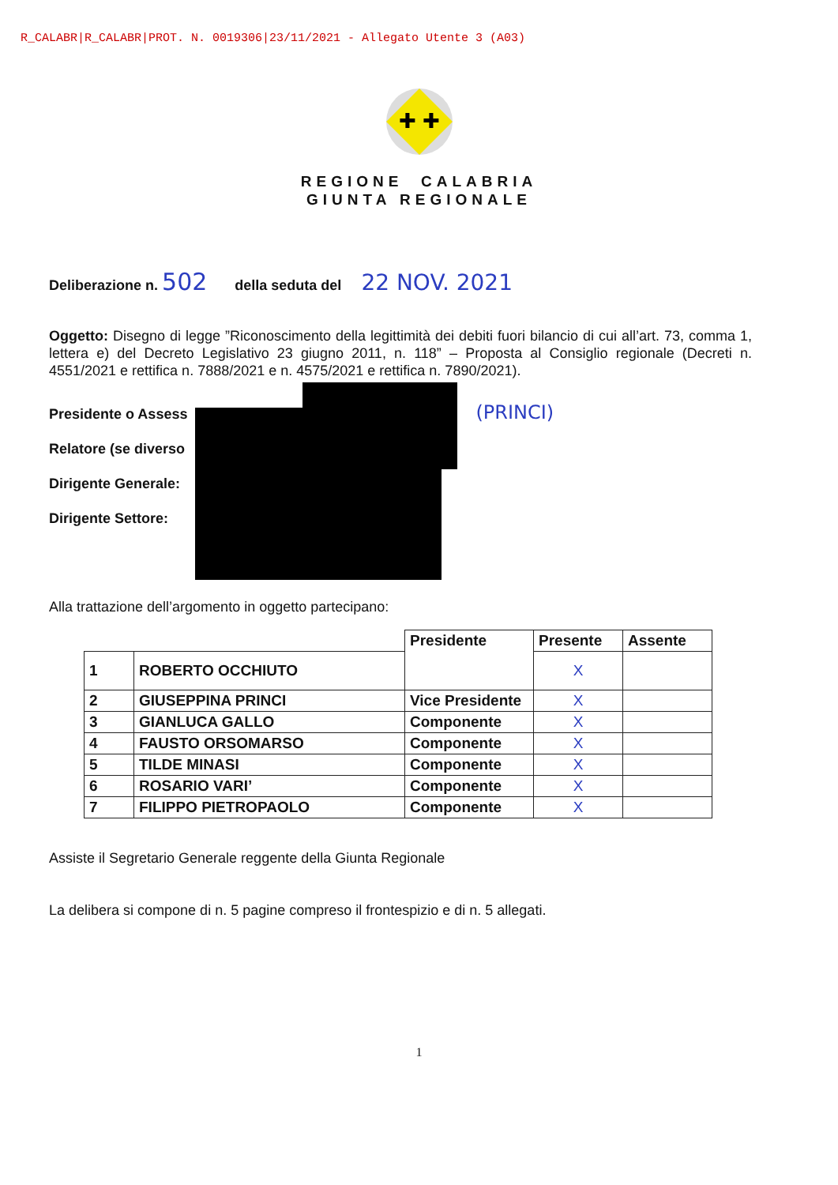R_CALABR|R_CALABR|PROT. N. 0019306|23/11/2021 - Allegato Utente 3 (A03)
✚ ✚
REGIONE CALABRIA
GIUNTA REGIONALE
Deliberazione n. 502 della seduta del 22 NOV. 2021
Oggetto: Disegno di legge ”Riconoscimento della legittimità dei debiti fuori bilancio di cui all’art. 73, comma 1, lettera e) del Decreto Legislativo 23 giugno 2011, n. 118” – Proposta al Consiglio regionale (Decreti n. 4551/2021 e rettifica n. 7888/2021 e n. 4575/2021 e rettifica n. 7890/2021).
Presidente o Assess (PRINCI)
Relatore (se diverso
Dirigente Generale:
Dirigente Settore:
Alla trattazione dell’argomento in oggetto partecipano:
| | | Presidente | Presente | Assente |
| 1 | ROBERTO OCCHIUTO | | X | |
| 2 | GIUSEPPINA PRINCI | Vice Presidente | X | |
| 3 | GIANLUCA GALLO | Componente | X | |
| 4 | FAUSTO ORSOMARSO | Componente | X | |
| 5 | TILDE MINASI | Componente | X | |
| 6 | ROSARIO VARI’ | Componente | X | |
| 7 | FILIPPO PIETROPAOLO | Componente | X | |
Assiste il Segretario Generale reggente della Giunta Regionale
La delibera si compone di n. 5 pagine compreso il frontespizio e di n. 5 allegati.
1